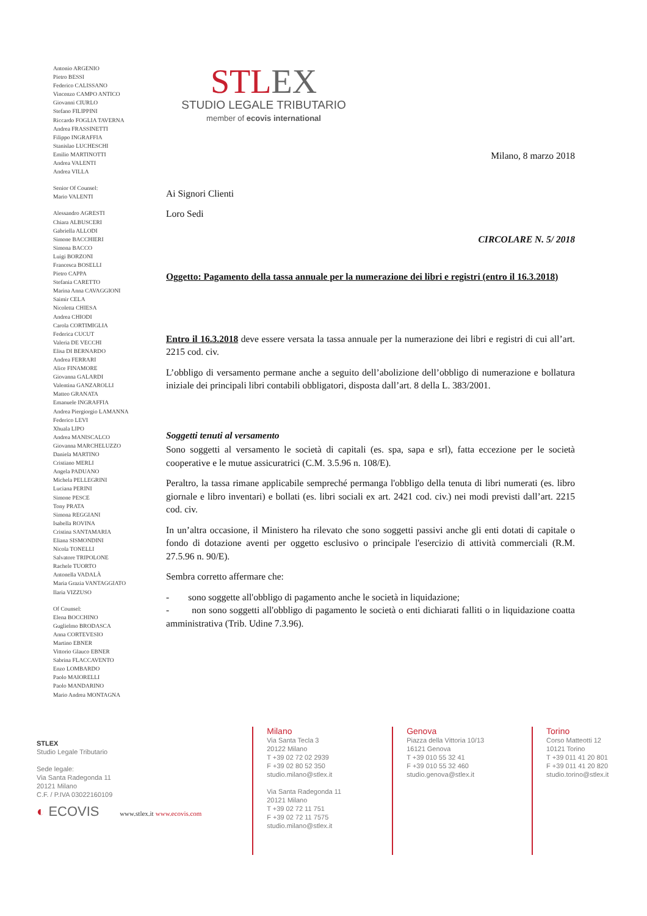Antonio ARGENIO
Pietro BESSI
Federico CALISSANO
Vincenzo CAMPO ANTICO
Giovanni CIURLO
Stefano FILIPPINI
Riccardo FOGLIA TAVERNA
Andrea FRASSINETTI
Filippo INGRAFFIA
Stanislao LUCHESCHI
Emilio MARTINOTTI
Andrea VALENTI
Andrea VILLA
Senior Of Counsel:
Mario VALENTI
Alessandro AGRESTI
Chiara ALBUSCERI
Gabriella ALLODI
Simone BACCHIERI
Simona BACCO
Luigi BORZONI
Francesca BOSELLI
Pietro CAPPA
Stefania CARETTO
Marina Anna CAVAGGIONI
Saimir CELA
Nicoletta CHIESA
Andrea CHIODI
Carola CORTIMIGLIA
Federica CUCUT
Valeria DE VECCHI
Elisa DI BERNARDO
Andrea FERRARI
Alice FINAMORE
Giovanna GALARDI
Valentina GANZAROLLI
Matteo GRANATA
Emanuele INGRAFFIA
Andrea Piergiorgio LAMANNA
Federico LEVI
Xhuala LIPO
Andrea MANISCALCO
Giovanna MARCHELUZZO
Daniela MARTINO
Cristiano MERLI
Angela PADUANO
Michela PELLEGRINI
Luciana PERINI
Simone PESCE
Tony PRATA
Simona REGGIANI
Isabella ROVINA
Cristina SANTAMARIA
Eliana SISMONDINI
Nicola TONELLI
Salvatore TRIPOLONE
Rachele TUORTO
Antonella VADALÀ
Maria Grazia VANTAGGIATO
Ilaria VIZZUSO
Of Counsel:
Elena BOCCHINO
Guglielmo BRODASCA
Anna CORTEVESIO
Martino EBNER
Vittorio Glauco EBNER
Sabrina FLACCAVENTO
Enzo LOMBARDO
Paolo MAIORELLI
Paolo MANDARINO
Mario Andrea MONTAGNA
STLEX
STUDIO LEGALE TRIBUTARIO
member of ecovis international
Milano, 8 marzo 2018
Ai Signori Clienti
Loro Sedi
CIRCOLARE N. 5/ 2018
Oggetto: Pagamento della tassa annuale per la numerazione dei libri e registri (entro il 16.3.2018)
Entro il 16.3.2018 deve essere versata la tassa annuale per la numerazione dei libri e registri di cui all’art. 2215 cod. civ.
L’obbligo di versamento permane anche a seguito dell’abolizione dell’obbligo di numerazione e bollatura iniziale dei principali libri contabili obbligatori, disposta dall’art. 8 della L. 383/2001.
Soggetti tenuti al versamento
Sono soggetti al versamento le società di capitali (es. spa, sapa e srl), fatta eccezione per le società cooperative e le mutue assicuratrici (C.M. 3.5.96 n. 108/E).
Peraltro, la tassa rimane applicabile sempreché permanga l'obbligo della tenuta di libri numerati (es. libro giornale e libro inventari) e bollati (es. libri sociali ex art. 2421 cod. civ.) nei modi previsti dall’art. 2215 cod. civ.
In un’altra occasione, il Ministero ha rilevato che sono soggetti passivi anche gli enti dotati di capitale o fondo di dotazione aventi per oggetto esclusivo o principale l'esercizio di attività commerciali (R.M. 27.5.96 n. 90/E).
Sembra corretto affermare che:
- sono soggette all'obbligo di pagamento anche le società in liquidazione;
- non sono soggetti all'obbligo di pagamento le società o enti dichiarati falliti o in liquidazione coatta amministrativa (Trib. Udine 7.3.96).
STLEX
Studio Legale Tributario
Sede legale:
Via Santa Radegonda 11
20121 Milano
C.F. / P.IVA 03022160109
◐ ECOVIS www.stlex.it www.ecovis.com
Milano
Via Santa Tecla 3
20122 Milano
T +39 02 72 02 2939
F +39 02 80 52 350
studio.milano@stlex.it
Via Santa Radegonda 11
20121 Milano
T +39 02 72 11 751
F +39 02 72 11 7575
studio.milano@stlex.it
Genova
Piazza della Vittoria 10/13
16121 Genova
T +39 010 55 32 41
F +39 010 55 32 460
studio.genova@stlex.it
Torino
Corso Matteotti 12
10121 Torino
T +39 011 41 20 801
F +39 011 41 20 820
studio.torino@stlex.it